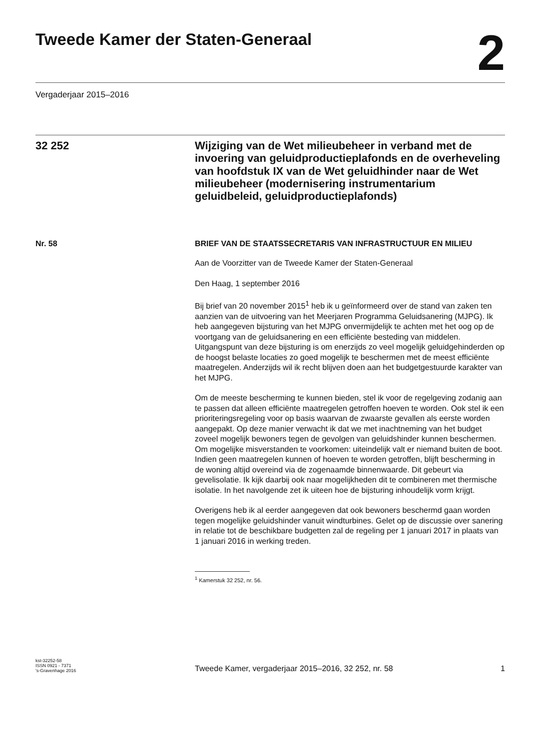Tweede Kamer der Staten-Generaal
2
Vergaderjaar 2015–2016
32 252
Wijziging van de Wet milieubeheer in verband met de invoering van geluidproductieplafonds en de overheveling van hoofdstuk IX van de Wet geluidhinder naar de Wet milieubeheer (modernisering instrumentarium geluidbeleid, geluidproductieplafonds)
Nr. 58 BRIEF VAN DE STAATSSECRETARIS VAN INFRASTRUCTUUR EN MILIEU
Aan de Voorzitter van de Tweede Kamer der Staten-Generaal
Den Haag, 1 september 2016
Bij brief van 20 november 2015<sup>1</sup> heb ik u geïnformeerd over de stand van zaken ten aanzien van de uitvoering van het Meerjaren Programma Geluidsanering (MJPG). Ik heb aangegeven bijsturing van het MJPG onvermijdelijk te achten met het oog op de voortgang van de geluidsanering en een efficiënte besteding van middelen. Uitgangspunt van deze bijsturing is om enerzijds zo veel mogelijk geluidgehinderden op de hoogst belaste locaties zo goed mogelijk te beschermen met de meest efficiënte maatregelen. Anderzijds wil ik recht blijven doen aan het budgetgestuurde karakter van het MJPG.
Om de meeste bescherming te kunnen bieden, stel ik voor de regelgeving zodanig aan te passen dat alleen efficiënte maatregelen getroffen hoeven te worden. Ook stel ik een prioriteringsregeling voor op basis waarvan de zwaarste gevallen als eerste worden aangepakt. Op deze manier verwacht ik dat we met inachtneming van het budget zoveel mogelijk bewoners tegen de gevolgen van geluidshinder kunnen beschermen. Om mogelijke misverstanden te voorkomen: uiteindelijk valt er niemand buiten de boot. Indien geen maatregelen kunnen of hoeven te worden getroffen, blijft bescherming in de woning altijd overeind via de zogenaamde binnenwaarde. Dit gebeurt via gevelisolatie. Ik kijk daarbij ook naar mogelijkheden dit te combineren met thermische isolatie. In het navolgende zet ik uiteen hoe de bijsturing inhoudelijk vorm krijgt.
Overigens heb ik al eerder aangegeven dat ook bewoners beschermd gaan worden tegen mogelijke geluidshinder vanuit windturbines. Gelet op de discussie over sanering in relatie tot de beschikbare budgetten zal de regeling per 1 januari 2017 in plaats van 1 januari 2016 in werking treden.
<sup>1</sup> Kamerstuk 32 252, nr. 56.
kst-32252-58
ISSN 0921 - 7371
's-Gravenhage 2016
Tweede Kamer, vergaderjaar 2015–2016, 32 252, nr. 58
1